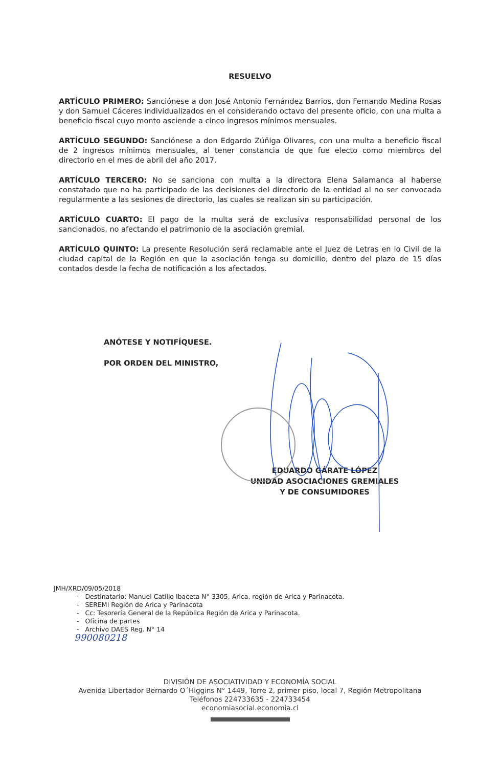RESUELVO
ARTÍCULO PRIMERO: Sanciónese a don José Antonio Fernández Barrios, don Fernando Medina Rosas y don Samuel Cáceres individualizados en el considerando octavo del presente oficio, con una multa a beneficio fiscal cuyo monto asciende a cinco ingresos mínimos mensuales.
ARTÍCULO SEGUNDO: Sanciónese a don Edgardo Zúñiga Olivares, con una multa a beneficio fiscal de 2 ingresos mínimos mensuales, al tener constancia de que fue electo como miembros del directorio en el mes de abril del año 2017.
ARTÍCULO TERCERO: No se sanciona con multa a la directora Elena Salamanca al haberse constatado que no ha participado de las decisiones del directorio de la entidad al no ser convocada regularmente a las sesiones de directorio, las cuales se realizan sin su participación.
ARTÍCULO CUARTO: El pago de la multa será de exclusiva responsabilidad personal de los sancionados, no afectando el patrimonio de la asociación gremial.
ARTÍCULO QUINTO: La presente Resolución será reclamable ante el Juez de Letras en lo Civil de la ciudad capital de la Región en que la asociación tenga su domicilio, dentro del plazo de 15 días contados desde la fecha de notificación a los afectados.
ANÓTESE Y NOTIFÍQUESE.
POR ORDEN DEL MINISTRO,
EDUARDO GÁRATE LÓPEZ
UNIDAD ASOCIACIONES GREMIALES
Y DE CONSUMIDORES
JMH/XRD/09/05/2018
- Destinatario: Manuel Catillo Ibaceta N° 3305, Arica, región de Arica y Parinacota.
- SEREMI Región de Arica y Parinacota
- Cc: Tesorería General de la República Región de Arica y Parinacota.
- Oficina de partes
- Archivo DAES Reg. N° 14
990080218
DIVISIÓN DE ASOCIATIVIDAD Y ECONOMÍA SOCIAL
Avenida Libertador Bernardo O´Higgins N° 1449, Torre 2, primer piso, local 7, Región Metropolitana
Teléfonos 224733635 - 224733454
economiasocial.economia.cl